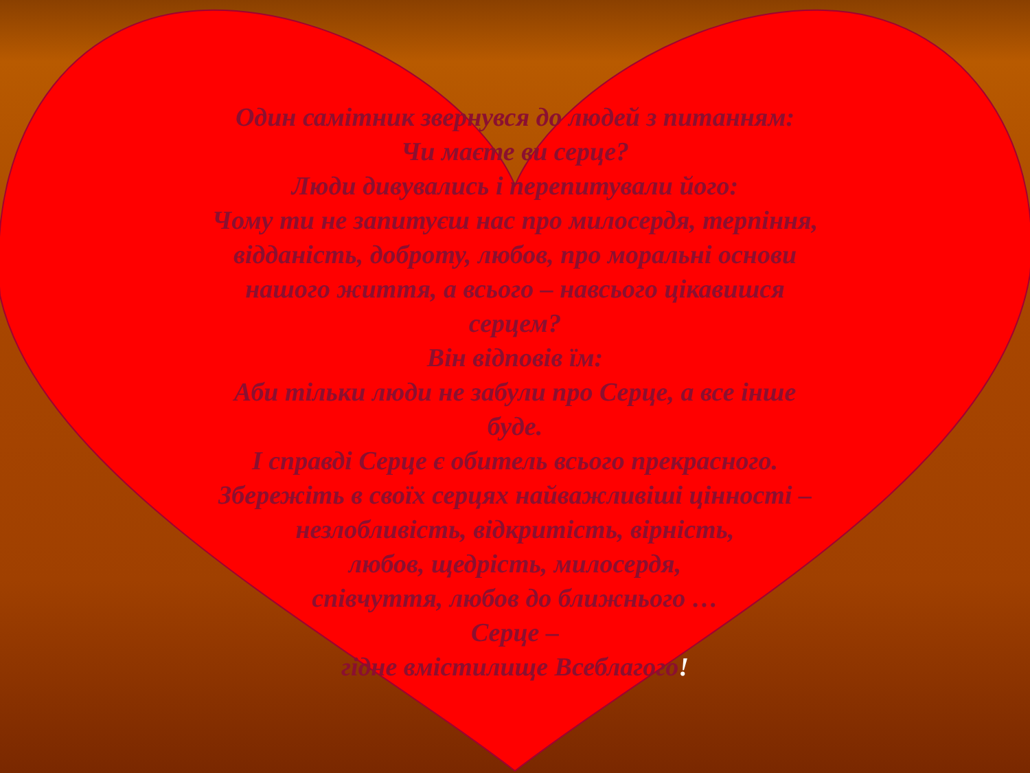Один самітник звернувся до людей з питанням:
Чи маєте ви серце?
Люди дивувались і перепитували його:
Чому ти не запитуєш нас про милосердя, терпіння,
відданість, доброту, любов, про моральні основи
нашого життя, а всього – навсього цікавишся
серцем?
Він відповів їм:
Аби тільки люди не забули про Серце, а все інше
буде.
І справді Серце є обитель всього прекрасного.
Збережіть в своїх серцях найважливіші цінності –
незлобливість, відкритість, вірність,
любов, щедрість, милосердя,
співчуття, любов до ближнього …
Серце –
гідне вмістилище Всеблагого!